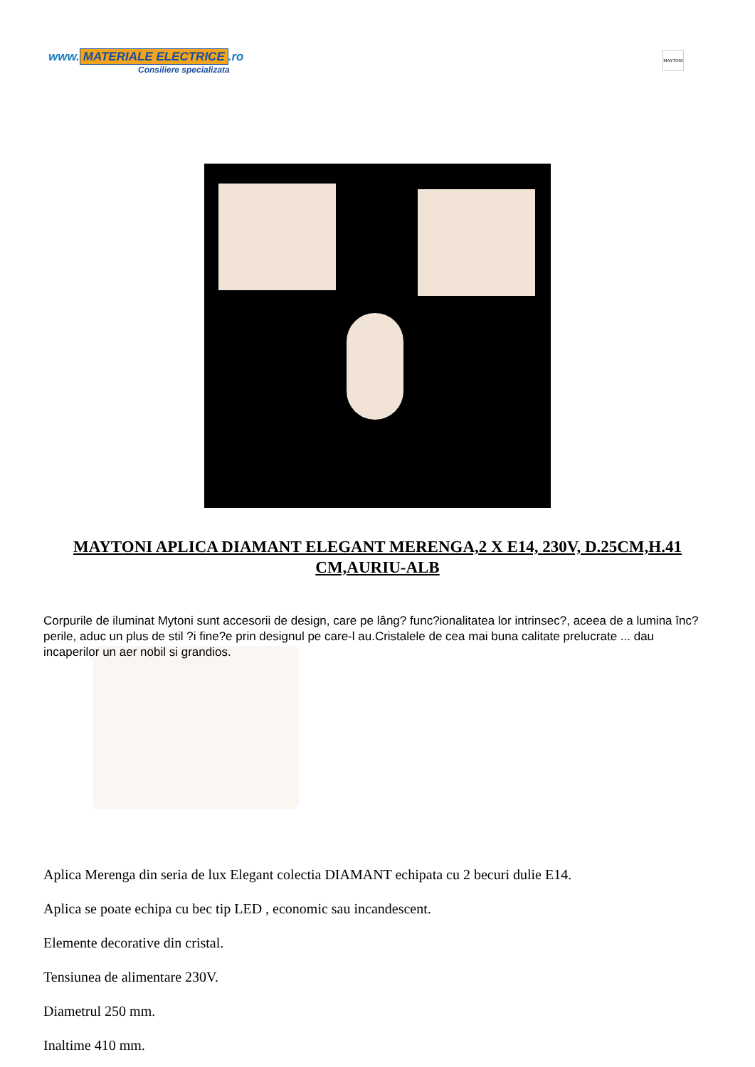www. MATERIALE ELECTRICE.ro
Consiliere specializata
MAYTONI
MAYTONI APLICA DIAMANT ELEGANT MERENGA,2 X E14, 230V, D.25CM,H.41 CM,AURIU-ALB
Corpurile de iluminat Mytoni sunt accesorii de design, care pe lâng? func?ionalitatea lor intrinsec?, aceea de a lumina înc?perile, aduc un plus de stil ?i fine?e prin designul pe care-l au.Cristalele de cea mai buna calitate prelucrate ... dau incaperilor un aer nobil si grandios.
Aplica Merenga din seria de lux Elegant colectia DIAMANT echipata cu 2 becuri dulie E14.
Aplica se poate echipa cu bec tip LED , economic sau incandescent.
Elemente decorative din cristal.
Tensiunea de alimentare 230V.
Diametrul 250 mm.
Inaltime 410 mm.